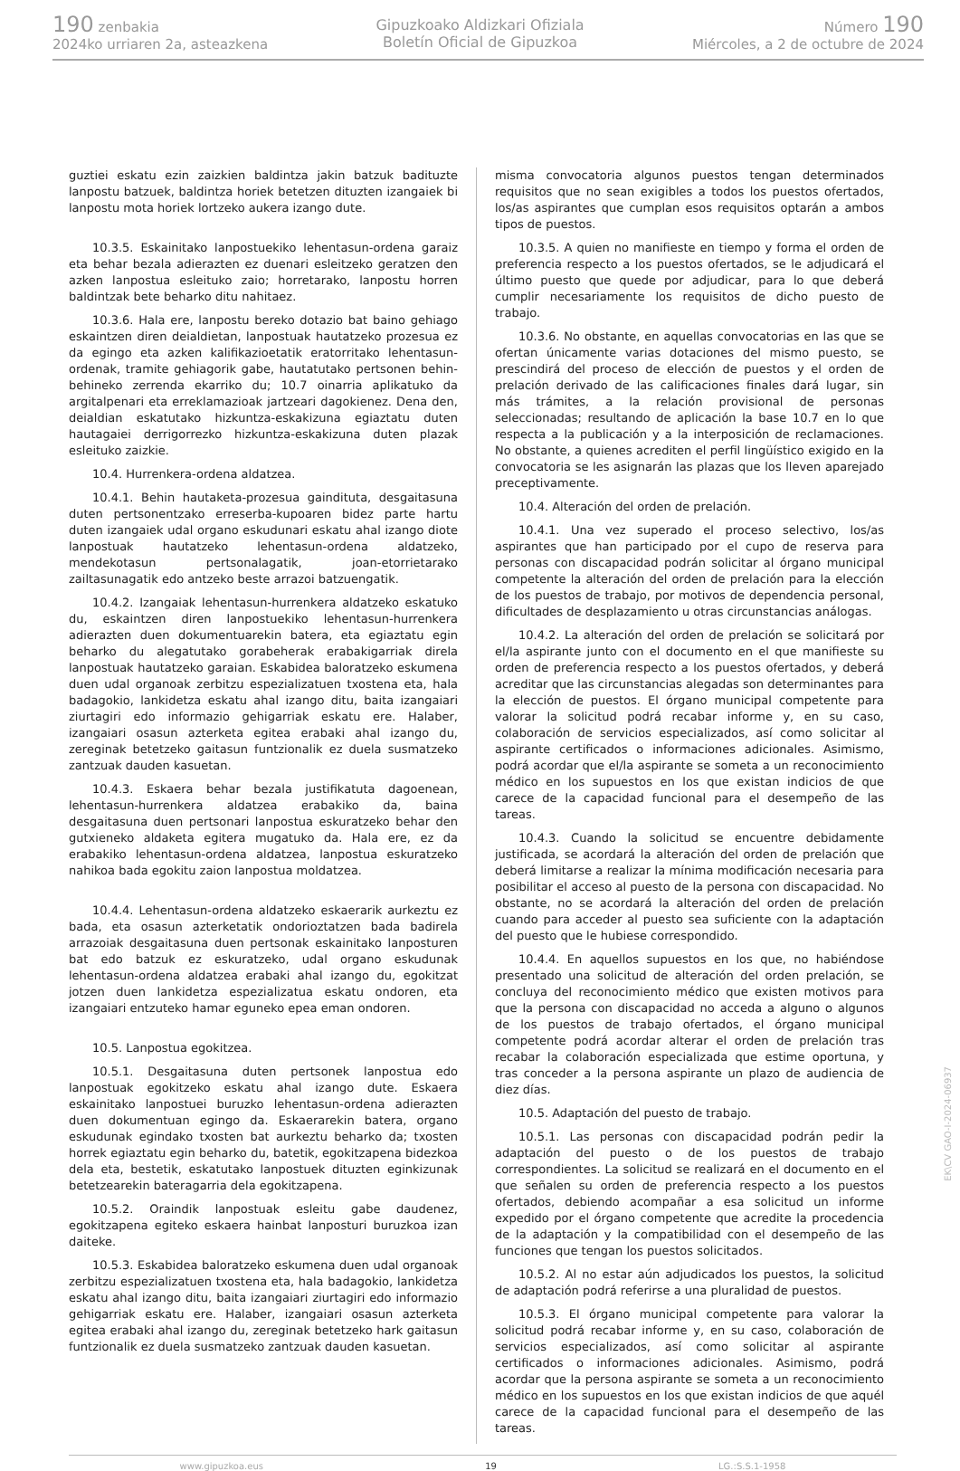190 zenbakia
2024ko urriaren 2a, asteazkena
Gipuzkoako Aldizkari Ofiziala
Boletín Oficial de Gipuzkoa
Número 190
Miércoles, a 2 de octubre de 2024
guztiei eskatu ezin zaizkien baldintza jakin batzuk badituzte lanpostu batzuek, baldintza horiek betetzen dituzten izangaiek bi lanpostu mota horiek lortzeko aukera izango dute.
10.3.5. Eskainitako lanpostuekiko lehentasun-ordena garaiz eta behar bezala adierazten ez duenari esleitzeko geratzen den azken lanpostua esleituko zaio; horretarako, lanpostu horren baldintzak bete beharko ditu nahitaez.
10.3.6. Hala ere, lanpostu bereko dotazio bat baino gehiago eskaintzen diren deialdietan, lanpostuak hautatzeko prozesua ez da egingo eta azken kalifikazioetatik eratorritako lehentasun-ordenak, tramite gehiagorik gabe, hautatutako pertsonen behin-behineko zerrenda ekarriko du; 10.7 oinarria aplikatuko da argitalpenari eta erreklamazioak jartzeari dagokienez. Dena den, deialdian eskatutako hizkuntza-eskakizuna egiaztatu duten hautagaiei derrigorrezko hizkuntza-eskakizuna duten plazak esleituko zaizkie.
10.4. Hurrenkera-ordena aldatzea.
10.4.1. Behin hautaketa-prozesua gaindituta, desgaitasuna duten pertsonentzako erreserba-kupoaren bidez parte hartu duten izangaiek udal organo eskudunari eskatu ahal izango diote lanpostuak hautatzeko lehentasun-ordena aldatzeko, mendekotasun pertsonalagatik, joan-etorrietarako zailtasunagatik edo antzeko beste arrazoi batzuengatik.
10.4.2. Izangaiak lehentasun-hurrenkera aldatzeko eskatuko du, eskaintzen diren lanpostuekiko lehentasun-hurrenkera adierazten duen dokumentuarekin batera, eta egiaztatu egin beharko du alegatutako gorabeherak erabakigarriak direla lanpostuak hautatzeko garaian. Eskabidea baloratzeko eskumena duen udal organoak zerbitzu espezializatuen txostena eta, hala badagokio, lankidetza eskatu ahal izango ditu, baita izangaiari ziurtagiri edo informazio gehigarriak eskatu ere. Halaber, izangaiari osasun azterketa egitea erabaki ahal izango du, zereginak betetzeko gaitasun funtzionalik ez duela susmatzeko zantzuak dauden kasuetan.
10.4.3. Eskaera behar bezala justifikatuta dagoenean, lehentasun-hurrenkera aldatzea erabakiko da, baina desgaitasuna duen pertsonari lanpostua eskuratzeko behar den gutxieneko aldaketa egitera mugatuko da. Hala ere, ez da erabakiko lehentasun-ordena aldatzea, lanpostua eskuratzeko nahikoa bada egokitu zaion lanpostua moldatzea.
10.4.4. Lehentasun-ordena aldatzeko eskaerarik aurkeztu ez bada, eta osasun azterketatik ondorioztatzen bada badirela arrazoiak desgaitasuna duen pertsonak eskainitako lanposturen bat edo batzuk ez eskuratzeko, udal organo eskudunak lehentasun-ordena aldatzea erabaki ahal izango du, egokitzat jotzen duen lankidetza espezializatua eskatu ondoren, eta izangaiari entzuteko hamar eguneko epea eman ondoren.
10.5. Lanpostua egokitzea.
10.5.1. Desgaitasuna duten pertsonek lanpostua edo lanpostuak egokitzeko eskatu ahal izango dute. Eskaera eskainitako lanpostuei buruzko lehentasun-ordena adierazten duen dokumentuan egingo da. Eskaerarekin batera, organo eskudunak egindako txosten bat aurkeztu beharko da; txosten horrek egiaztatu egin beharko du, batetik, egokitzapena bidezkoa dela eta, bestetik, eskatutako lanpostuek dituzten eginkizunak betetzearekin bateragarria dela egokitzapena.
10.5.2. Oraindik lanpostuak esleitu gabe daudenez, egokitzapena egiteko eskaera hainbat lanposturi buruzkoa izan daiteke.
10.5.3. Eskabidea baloratzeko eskumena duen udal organoak zerbitzu espezializatuen txostena eta, hala badagokio, lankidetza eskatu ahal izango ditu, baita izangaiari ziurtagiri edo informazio gehigarriak eskatu ere. Halaber, izangaiari osasun azterketa egitea erabaki ahal izango du, zereginak betetzeko hark gaitasun funtzionalik ez duela susmatzeko zantzuak dauden kasuetan.
misma convocatoria algunos puestos tengan determinados requisitos que no sean exigibles a todos los puestos ofertados, los/as aspirantes que cumplan esos requisitos optarán a ambos tipos de puestos.
10.3.5. A quien no manifieste en tiempo y forma el orden de preferencia respecto a los puestos ofertados, se le adjudicará el último puesto que quede por adjudicar, para lo que deberá cumplir necesariamente los requisitos de dicho puesto de trabajo.
10.3.6. No obstante, en aquellas convocatorias en las que se ofertan únicamente varias dotaciones del mismo puesto, se prescindirá del proceso de elección de puestos y el orden de prelación derivado de las calificaciones finales dará lugar, sin más trámites, a la relación provisional de personas seleccionadas; resultando de aplicación la base 10.7 en lo que respecta a la publicación y a la interposición de reclamaciones. No obstante, a quienes acrediten el perfil lingüístico exigido en la convocatoria se les asignarán las plazas que los lleven aparejado preceptivamente.
10.4. Alteración del orden de prelación.
10.4.1. Una vez superado el proceso selectivo, los/as aspirantes que han participado por el cupo de reserva para personas con discapacidad podrán solicitar al órgano municipal competente la alteración del orden de prelación para la elección de los puestos de trabajo, por motivos de dependencia personal, dificultades de desplazamiento u otras circunstancias análogas.
10.4.2. La alteración del orden de prelación se solicitará por el/la aspirante junto con el documento en el que manifieste su orden de preferencia respecto a los puestos ofertados, y deberá acreditar que las circunstancias alegadas son determinantes para la elección de puestos. El órgano municipal competente para valorar la solicitud podrá recabar informe y, en su caso, colaboración de servicios especializados, así como solicitar al aspirante certificados o informaciones adicionales. Asimismo, podrá acordar que el/la aspirante se someta a un reconocimiento médico en los supuestos en los que existan indicios de que carece de la capacidad funcional para el desempeño de las tareas.
10.4.3. Cuando la solicitud se encuentre debidamente justificada, se acordará la alteración del orden de prelación que deberá limitarse a realizar la mínima modificación necesaria para posibilitar el acceso al puesto de la persona con discapacidad. No obstante, no se acordará la alteración del orden de prelación cuando para acceder al puesto sea suficiente con la adaptación del puesto que le hubiese correspondido.
10.4.4. En aquellos supuestos en los que, no habiéndose presentado una solicitud de alteración del orden prelación, se concluya del reconocimiento médico que existen motivos para que la persona con discapacidad no acceda a alguno o algunos de los puestos de trabajo ofertados, el órgano municipal competente podrá acordar alterar el orden de prelación tras recabar la colaboración especializada que estime oportuna, y tras conceder a la persona aspirante un plazo de audiencia de diez días.
10.5. Adaptación del puesto de trabajo.
10.5.1. Las personas con discapacidad podrán pedir la adaptación del puesto o de los puestos de trabajo correspondientes. La solicitud se realizará en el documento en el que señalen su orden de preferencia respecto a los puestos ofertados, debiendo acompañar a esa solicitud un informe expedido por el órgano competente que acredite la procedencia de la adaptación y la compatibilidad con el desempeño de las funciones que tengan los puestos solicitados.
10.5.2. Al no estar aún adjudicados los puestos, la solicitud de adaptación podrá referirse a una pluralidad de puestos.
10.5.3. El órgano municipal competente para valorar la solicitud podrá recabar informe y, en su caso, colaboración de servicios especializados, así como solicitar al aspirante certificados o informaciones adicionales. Asimismo, podrá acordar que la persona aspirante se someta a un reconocimiento médico en los supuestos en los que existan indicios de que aquél carece de la capacidad funcional para el desempeño de las tareas.
www.gipuzkoa.eus 19 LG.:S.S.1-1958
EK\CV GAO-I-2024-06937